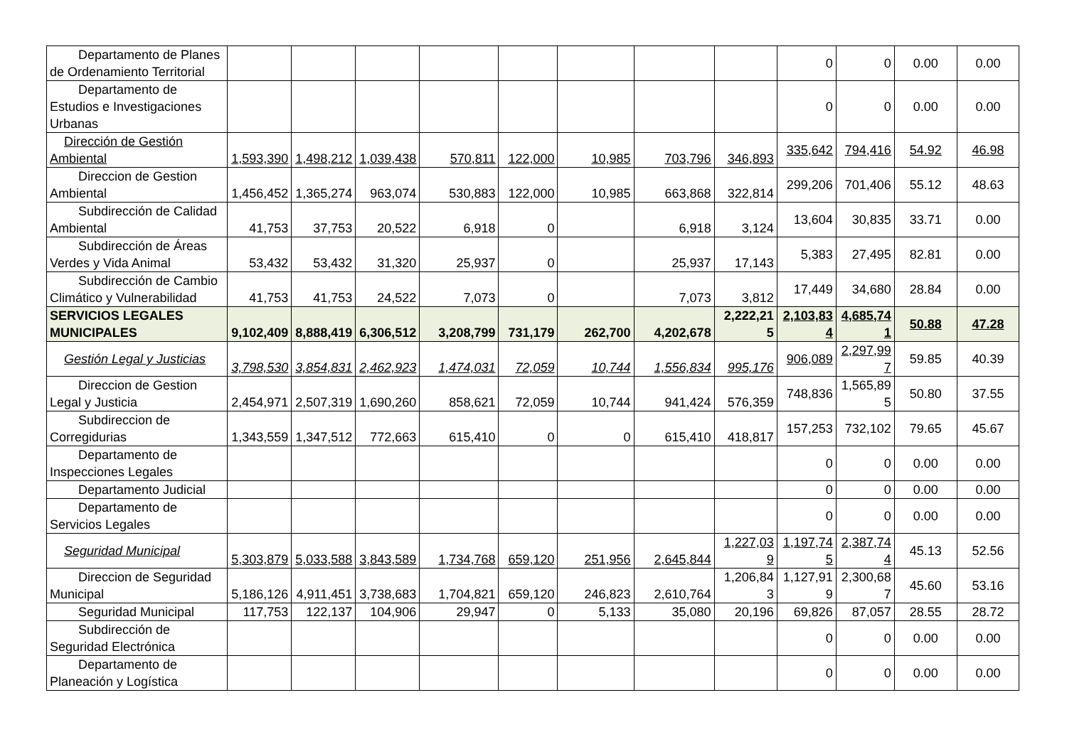| Departamento de Planes de Ordenamiento Territorial | | | | | | | | | 0 | 0 | 0.00 | 0.00 |
| Departamento de Estudios e Investigaciones Urbanas | | | | | | | | | 0 | 0 | 0.00 | 0.00 |
| Dirección de Gestión Ambiental | 1,593,390 | 1,498,212 | 1,039,438 | 570,811 | 122,000 | 10,985 | 703,796 | 346,893 | 335,642 | 794,416 | 54.92 | 46.98 |
| Direccion de Gestion Ambiental | 1,456,452 | 1,365,274 | 963,074 | 530,883 | 122,000 | 10,985 | 663,868 | 322,814 | 299,206 | 701,406 | 55.12 | 48.63 |
| Subdirección de Calidad Ambiental | 41,753 | 37,753 | 20,522 | 6,918 | 0 | | 6,918 | 3,124 | 13,604 | 30,835 | 33.71 | 0.00 |
| Subdirección de Áreas Verdes y Vida Animal | 53,432 | 53,432 | 31,320 | 25,937 | 0 | | 25,937 | 17,143 | 5,383 | 27,495 | 82.81 | 0.00 |
| Subdirección de Cambio Climático y Vulnerabilidad | 41,753 | 41,753 | 24,522 | 7,073 | 0 | | 7,073 | 3,812 | 17,449 | 34,680 | 28.84 | 0.00 |
| SERVICIOS LEGALES MUNICIPALES | 9,102,409 | 8,888,419 | 6,306,512 | 3,208,799 | 731,179 | 262,700 | 4,202,678 | 2,222,215 | 2,103,834 | 4,685,741 | 50.88 | 47.28 |
| Gestión Legal y Justicias | 3,798,530 | 3,854,831 | 2,462,923 | 1,474,031 | 72,059 | 10,744 | 1,556,834 | 995,176 | 906,089 | 2,297,997 | 59.85 | 40.39 |
| Direccion de Gestion Legal y Justicia | 2,454,971 | 2,507,319 | 1,690,260 | 858,621 | 72,059 | 10,744 | 941,424 | 576,359 | 748,836 | 1,565,895 | 50.80 | 37.55 |
| Subdireccion de Corregidurias | 1,343,559 | 1,347,512 | 772,663 | 615,410 | 0 | 0 | 615,410 | 418,817 | 157,253 | 732,102 | 79.65 | 45.67 |
| Departamento de Inspecciones Legales | | | | | | | | | 0 | 0 | 0.00 | 0.00 |
| Departamento Judicial | | | | | | | | | 0 | 0 | 0.00 | 0.00 |
| Departamento de Servicios Legales | | | | | | | | | 0 | 0 | 0.00 | 0.00 |
| Seguridad Municipal | 5,303,879 | 5,033,588 | 3,843,589 | 1,734,768 | 659,120 | 251,956 | 2,645,844 | 1,227,039 | 1,197,745 | 2,387,744 | 45.13 | 52.56 |
| Direccion de Seguridad Municipal | 5,186,126 | 4,911,451 | 3,738,683 | 1,704,821 | 659,120 | 246,823 | 2,610,764 | 1,206,843 | 1,127,919 | 2,300,687 | 45.60 | 53.16 |
| Seguridad Municipal | 117,753 | 122,137 | 104,906 | 29,947 | 0 | 5,133 | 35,080 | 20,196 | 69,826 | 87,057 | 28.55 | 28.72 |
| Subdirección de Seguridad Electrónica | | | | | | | | | 0 | 0 | 0.00 | 0.00 |
| Departamento de Planeación y Logística | | | | | | | | | 0 | 0 | 0.00 | 0.00 |